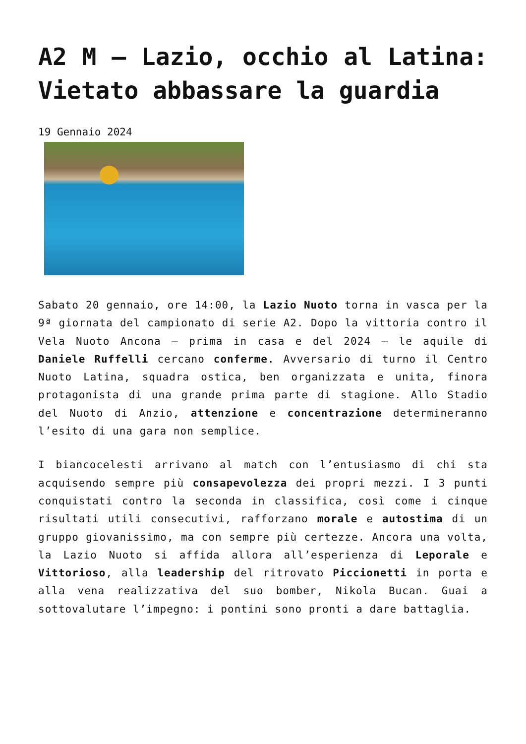A2 M – Lazio, occhio al Latina: Vietato abbassare la guardia
19 Gennaio 2024
Sabato 20 gennaio, ore 14:00, la Lazio Nuoto torna in vasca per la 9ª giornata del campionato di serie A2. Dopo la vittoria contro il Vela Nuoto Ancona – prima in casa e del 2024 – le aquile di Daniele Ruffelli cercano conferme. Avversario di turno il Centro Nuoto Latina, squadra ostica, ben organizzata e unita, finora protagonista di una grande prima parte di stagione. Allo Stadio del Nuoto di Anzio, attenzione e concentrazione determineranno l’esito di una gara non semplice.
I biancocelesti arrivano al match con l’entusiasmo di chi sta acquisendo sempre più consapevolezza dei propri mezzi. I 3 punti conquistati contro la seconda in classifica, così come i cinque risultati utili consecutivi, rafforzano morale e autostima di un gruppo giovanissimo, ma con sempre più certezze. Ancora una volta, la Lazio Nuoto si affida allora all’esperienza di Leporale e Vittorioso, alla leadership del ritrovato Piccionetti in porta e alla vena realizzativa del suo bomber, Nikola Bucan. Guai a sottovalutare l’impegno: i pontini sono pronti a dare battaglia.